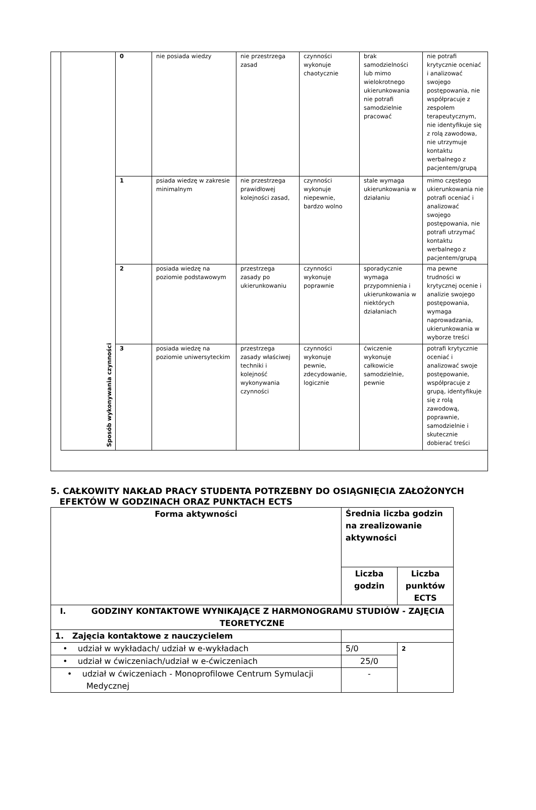| Sposób wykonywania czynności | 0 | nie posiada wiedzy | nie przestrzega zasad | czynności wykonuje chaotycznie | brak samodzielności lub mimo wielokrotnego ukierunkowania nie potrafi samodzielnie pracować | nie potrafi krytycznie oceniać i analizować swojego postępowania, nie współpracuje z zespołem terapeutycznym, nie identyfikuje się z rolą zawodowa, nie utrzymuje kontaktu werbalnego z pacjentem/grupą |
| | 1 | psiada wiedzę w zakresie minimalnym | nie przestrzega prawidłowej kolejności zasad, | czynności wykonuje niepewnie, bardzo wolno | stale wymaga ukierunkowania w działaniu | mimo częstego ukierunkowania nie potrafi oceniać i analizować swojego postępowania, nie potrafi utrzymać kontaktu werbalnego z pacjentem/grupą |
| | 2 | posiada wiedzę na poziomie podstawowym | przestrzega zasady po ukierunkowaniu | czynności wykonuje poprawnie | sporadycznie wymaga przypomnienia i ukierunkowania w niektórych działaniach | ma pewne trudności w krytycznej ocenie i analizie swojego postępowania, wymaga naprowadzania, ukierunkowania w wyborze treści |
| | 3 | posiada wiedzę na poziomie uniwersyteckim | przestrzega zasady właściwej techniki i kolejność wykonywania czynności | czynności wykonuje pewnie, zdecydowanie, logicznie | ćwiczenie wykonuje całkowicie samodzielnie, pewnie | potrafi krytycznie oceniać i analizować swoje postępowanie, współpracuje z grupą, identyfikuje się z rolą zawodową, poprawnie, samodzielnie i skutecznie dobierać treści |
5. CAŁKOWITY NAKŁAD PRACY STUDENTA POTRZEBNY DO OSIĄGNIĘCIA ZAŁOŻONYCH
EFEKTÓW W GODZINACH ORAZ PUNKTACH ECTS
| Forma aktywności | Średnia liczba godzin na zrealizowanie aktywności | |
| | Liczba godzin | Liczba punktów ECTS |
| I. GODZINY KONTAKTOWE WYNIKAJĄCE Z HARMONOGRAMU STUDIÓW - ZAJĘCIA TEORETYCZNE | | |
| 1. Zajęcia kontaktowe z nauczycielem | | |
| • udział w wykładach/ udział w e-wykładach | 5/0 | 2 |
| • udział w ćwiczeniach/udział w e-ćwiczeniach | 25/0 | |
| • udział w ćwiczeniach - Monoprofilowe Centrum Symulacji Medycznej | - | |